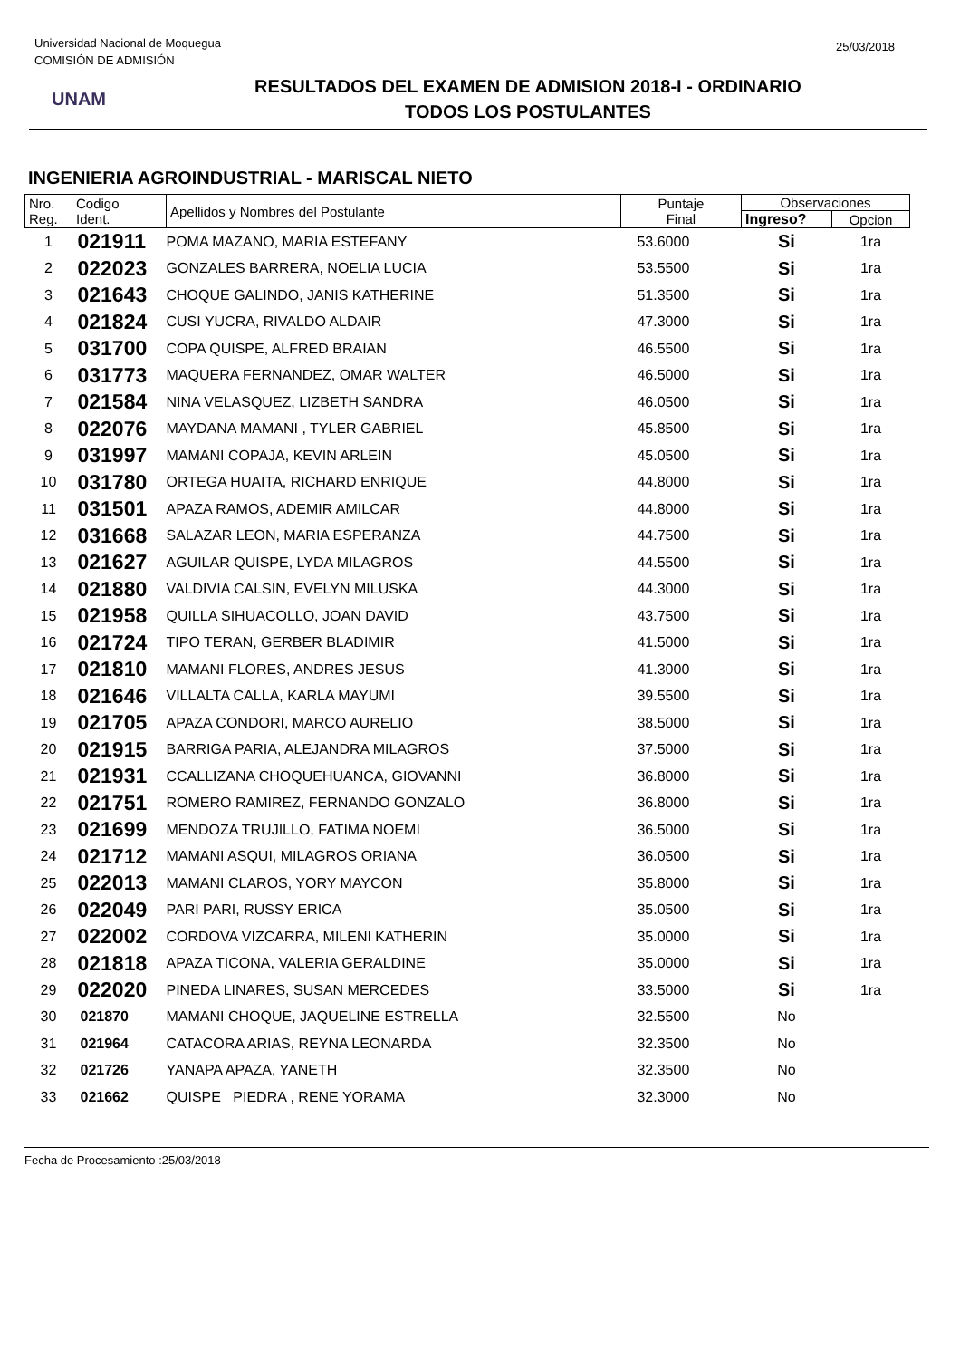Universidad Nacional de Moquegua
COMISIÓN DE ADMISIÓN
25/03/2018
UNAM
RESULTADOS DEL EXAMEN DE ADMISION 2018-I - ORDINARIO
TODOS LOS POSTULANTES
INGENIERIA AGROINDUSTRIAL - MARISCAL NIETO
| Nro. Reg. | Codigo Ident. | Apellidos y Nombres del Postulante | Puntaje Final | Observaciones | |
| --- | --- | --- | --- | --- | --- |
| | | | | Ingreso? | Opcion |
| 1 | 021911 | POMA MAZANO, MARIA ESTEFANY | 53.6000 | Si | 1ra |
| 2 | 022023 | GONZALES BARRERA, NOELIA LUCIA | 53.5500 | Si | 1ra |
| 3 | 021643 | CHOQUE GALINDO, JANIS KATHERINE | 51.3500 | Si | 1ra |
| 4 | 021824 | CUSI YUCRA, RIVALDO ALDAIR | 47.3000 | Si | 1ra |
| 5 | 031700 | COPA QUISPE, ALFRED BRAIAN | 46.5500 | Si | 1ra |
| 6 | 031773 | MAQUERA FERNANDEZ, OMAR WALTER | 46.5000 | Si | 1ra |
| 7 | 021584 | NINA VELASQUEZ, LIZBETH SANDRA | 46.0500 | Si | 1ra |
| 8 | 022076 | MAYDANA MAMANI , TYLER GABRIEL | 45.8500 | Si | 1ra |
| 9 | 031997 | MAMANI COPAJA, KEVIN ARLEIN | 45.0500 | Si | 1ra |
| 10 | 031780 | ORTEGA HUAITA, RICHARD ENRIQUE | 44.8000 | Si | 1ra |
| 11 | 031501 | APAZA RAMOS, ADEMIR AMILCAR | 44.8000 | Si | 1ra |
| 12 | 031668 | SALAZAR LEON, MARIA ESPERANZA | 44.7500 | Si | 1ra |
| 13 | 021627 | AGUILAR QUISPE, LYDA MILAGROS | 44.5500 | Si | 1ra |
| 14 | 021880 | VALDIVIA CALSIN, EVELYN MILUSKA | 44.3000 | Si | 1ra |
| 15 | 021958 | QUILLA SIHUACOLLO, JOAN DAVID | 43.7500 | Si | 1ra |
| 16 | 021724 | TIPO TERAN, GERBER BLADIMIR | 41.5000 | Si | 1ra |
| 17 | 021810 | MAMANI FLORES, ANDRES JESUS | 41.3000 | Si | 1ra |
| 18 | 021646 | VILLALTA CALLA, KARLA MAYUMI | 39.5500 | Si | 1ra |
| 19 | 021705 | APAZA CONDORI, MARCO AURELIO | 38.5000 | Si | 1ra |
| 20 | 021915 | BARRIGA PARIA, ALEJANDRA MILAGROS | 37.5000 | Si | 1ra |
| 21 | 021931 | CCALLIZANA CHOQUEHUANCA, GIOVANNI | 36.8000 | Si | 1ra |
| 22 | 021751 | ROMERO RAMIREZ, FERNANDO GONZALO | 36.8000 | Si | 1ra |
| 23 | 021699 | MENDOZA TRUJILLO, FATIMA NOEMI | 36.5000 | Si | 1ra |
| 24 | 021712 | MAMANI ASQUI, MILAGROS ORIANA | 36.0500 | Si | 1ra |
| 25 | 022013 | MAMANI CLAROS, YORY MAYCON | 35.8000 | Si | 1ra |
| 26 | 022049 | PARI PARI, RUSSY ERICA | 35.0500 | Si | 1ra |
| 27 | 022002 | CORDOVA VIZCARRA, MILENI KATHERIN | 35.0000 | Si | 1ra |
| 28 | 021818 | APAZA TICONA, VALERIA GERALDINE | 35.0000 | Si | 1ra |
| 29 | 022020 | PINEDA LINARES, SUSAN MERCEDES | 33.5000 | Si | 1ra |
| 30 | 021870 | MAMANI CHOQUE, JAQUELINE ESTRELLA | 32.5500 | No | |
| 31 | 021964 | CATACORA ARIAS, REYNA LEONARDA | 32.3500 | No | |
| 32 | 021726 | YANAPA APAZA, YANETH | 32.3500 | No | |
| 33 | 021662 | QUISPE PIEDRA , RENE YORAMA | 32.3000 | No | |
Fecha de Procesamiento :25/03/2018